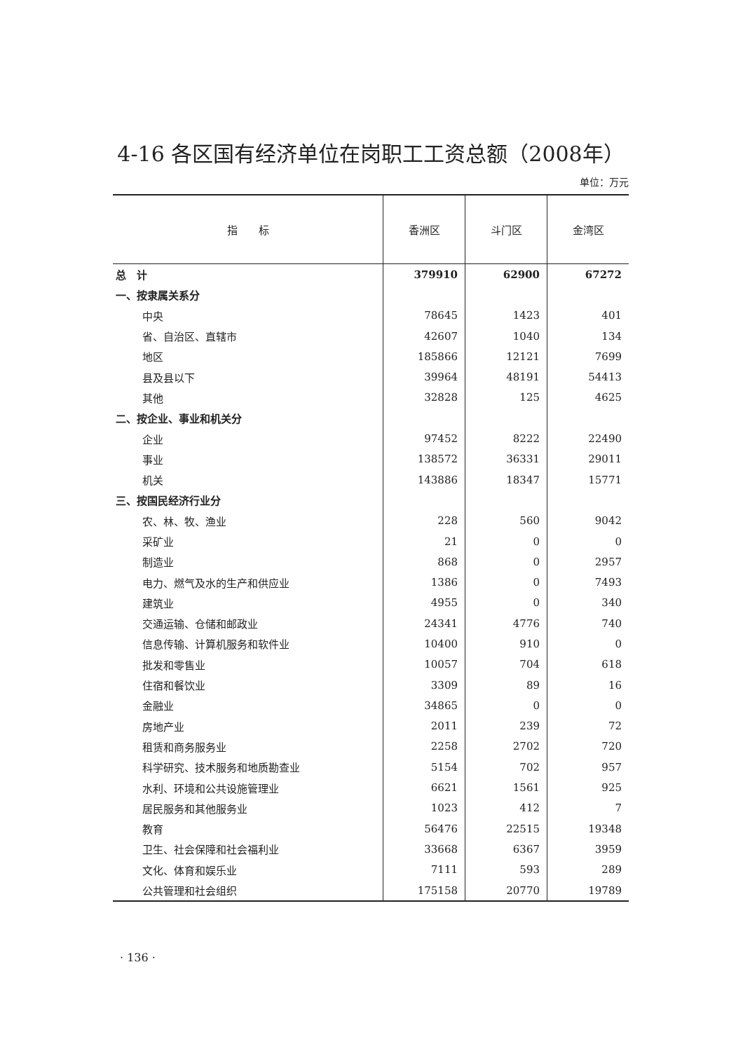4-16 各区国有经济单位在岗职工工资总额（2008年）
单位：万元
| 指 标 | 香洲区 | 斗门区 | 金湾区 |
| --- | --- | --- | --- |
| 总 计 | 379910 | 62900 | 67272 |
| 一、按隶属关系分 | | | |
| 中央 | 78645 | 1423 | 401 |
| 省、自治区、直辖市 | 42607 | 1040 | 134 |
| 地区 | 185866 | 12121 | 7699 |
| 县及县以下 | 39964 | 48191 | 54413 |
| 其他 | 32828 | 125 | 4625 |
| 二、按企业、事业和机关分 | | | |
| 企业 | 97452 | 8222 | 22490 |
| 事业 | 138572 | 36331 | 29011 |
| 机关 | 143886 | 18347 | 15771 |
| 三、按国民经济行业分 | | | |
| 农、林、牧、渔业 | 228 | 560 | 9042 |
| 采矿业 | 21 | 0 | 0 |
| 制造业 | 868 | 0 | 2957 |
| 电力、燃气及水的生产和供应业 | 1386 | 0 | 7493 |
| 建筑业 | 4955 | 0 | 340 |
| 交通运输、仓储和邮政业 | 24341 | 4776 | 740 |
| 信息传输、计算机服务和软件业 | 10400 | 910 | 0 |
| 批发和零售业 | 10057 | 704 | 618 |
| 住宿和餐饮业 | 3309 | 89 | 16 |
| 金融业 | 34865 | 0 | 0 |
| 房地产业 | 2011 | 239 | 72 |
| 租赁和商务服务业 | 2258 | 2702 | 720 |
| 科学研究、技术服务和地质勘查业 | 5154 | 702 | 957 |
| 水利、环境和公共设施管理业 | 6621 | 1561 | 925 |
| 居民服务和其他服务业 | 1023 | 412 | 7 |
| 教育 | 56476 | 22515 | 19348 |
| 卫生、社会保障和社会福利业 | 33668 | 6367 | 3959 |
| 文化、体育和娱乐业 | 7111 | 593 | 289 |
| 公共管理和社会组织 | 175158 | 20770 | 19789 |
· 136 ·